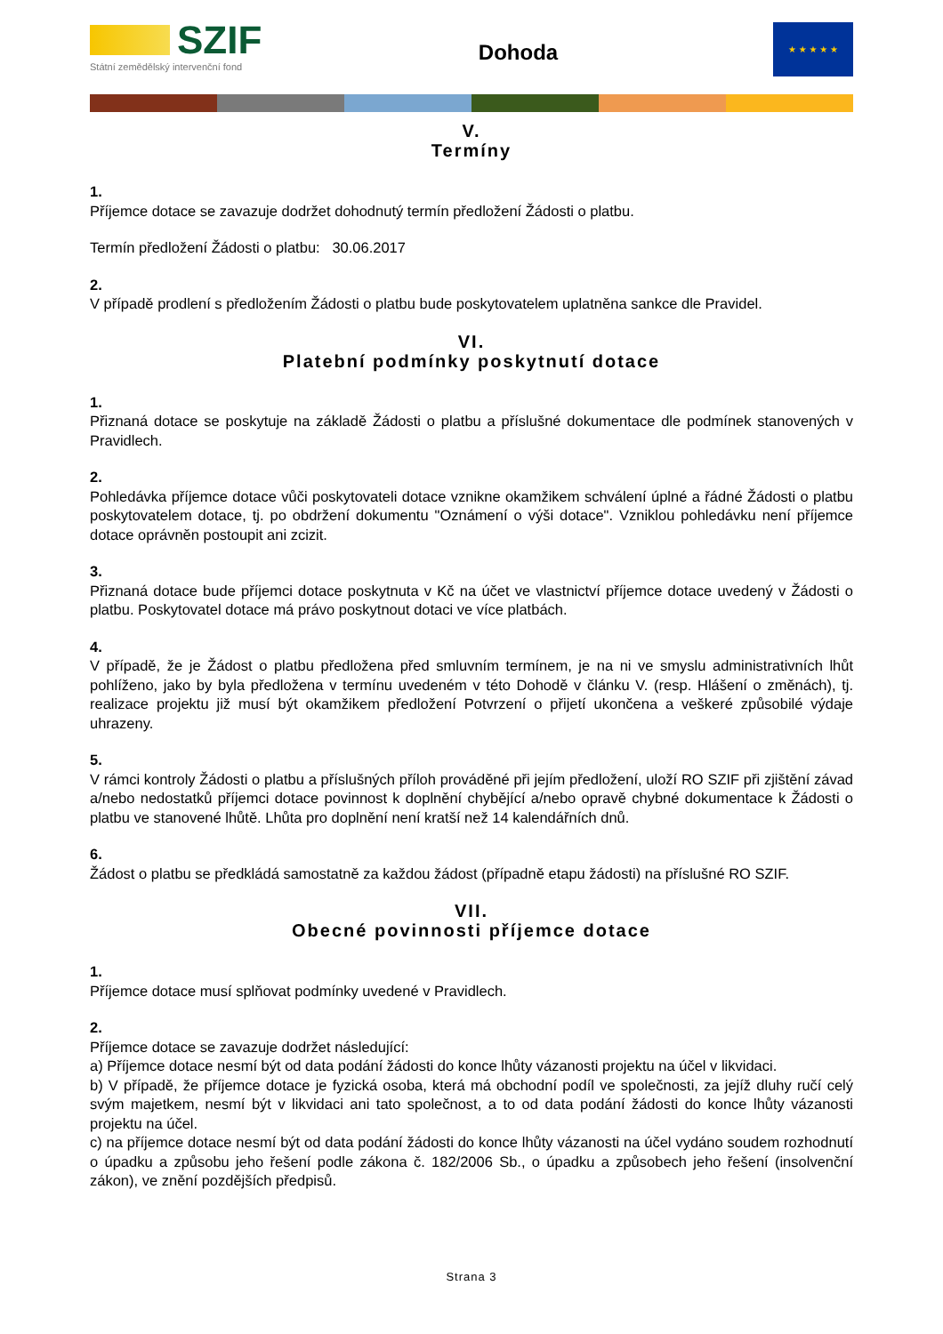SZIF
Státní zemědělský intervenční fond
Dohoda
★ ★ ★ ★ ★
V.
Termíny
1.
Příjemce dotace se zavazuje dodržet dohodnutý termín předložení Žádosti o platbu.
Termín předložení Žádosti o platbu: 30.06.2017
2.
V případě prodlení s předložením Žádosti o platbu bude poskytovatelem uplatněna sankce dle Pravidel.
VI.
Platební podmínky poskytnutí dotace
1.
Přiznaná dotace se poskytuje na základě Žádosti o platbu a příslušné dokumentace dle podmínek stanovených v Pravidlech.
2.
Pohledávka příjemce dotace vůči poskytovateli dotace vznikne okamžikem schválení úplné a řádné Žádosti o platbu poskytovatelem dotace, tj. po obdržení dokumentu "Oznámení o výši dotace". Vzniklou pohledávku není příjemce dotace oprávněn postoupit ani zcizit.
3.
Přiznaná dotace bude příjemci dotace poskytnuta v Kč na účet ve vlastnictví příjemce dotace uvedený v Žádosti o platbu. Poskytovatel dotace má právo poskytnout dotaci ve více platbách.
4.
V případě, že je Žádost o platbu předložena před smluvním termínem, je na ni ve smyslu administrativních lhůt pohlíženo, jako by byla předložena v termínu uvedeném v této Dohodě v článku V. (resp. Hlášení o změnách), tj. realizace projektu již musí být okamžikem předložení Potvrzení o přijetí ukončena a veškeré způsobilé výdaje uhrazeny.
5.
V rámci kontroly Žádosti o platbu a příslušných příloh prováděné při jejím předložení, uloží RO SZIF při zjištění závad a/nebo nedostatků příjemci dotace povinnost k doplnění chybějící a/nebo opravě chybné dokumentace k Žádosti o platbu ve stanovené lhůtě. Lhůta pro doplnění není kratší než 14 kalendářních dnů.
6.
Žádost o platbu se předkládá samostatně za každou žádost (případně etapu žádosti) na příslušné RO SZIF.
VII.
Obecné povinnosti příjemce dotace
1.
Příjemce dotace musí splňovat podmínky uvedené v Pravidlech.
2.
Příjemce dotace se zavazuje dodržet následující:
a) Příjemce dotace nesmí být od data podání žádosti do konce lhůty vázanosti projektu na účel v likvidaci.
b) V případě, že příjemce dotace je fyzická osoba, která má obchodní podíl ve společnosti, za jejíž dluhy ručí celý svým majetkem, nesmí být v likvidaci ani tato společnost, a to od data podání žádosti do konce lhůty vázanosti projektu na účel.
c) na příjemce dotace nesmí být od data podání žádosti do konce lhůty vázanosti na účel vydáno soudem rozhodnutí o úpadku a způsobu jeho řešení podle zákona č. 182/2006 Sb., o úpadku a způsobech jeho řešení (insolvenční zákon), ve znění pozdějších předpisů.
Strana 3